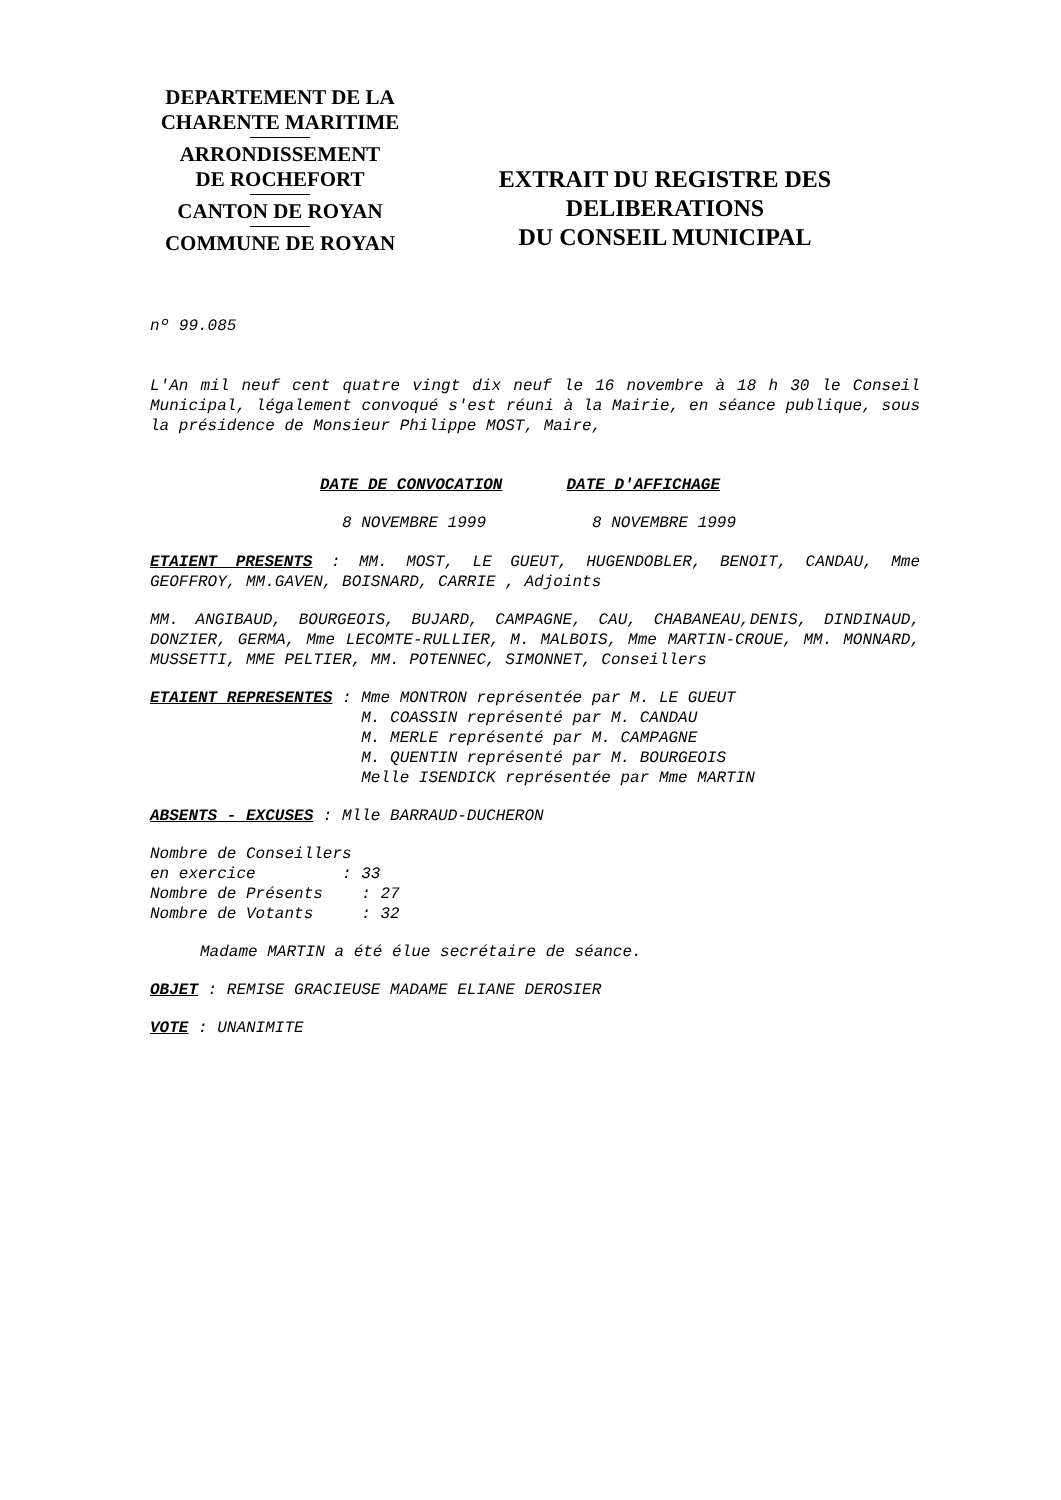DEPARTEMENT DE LA
CHARENTE MARITIME
ARRONDISSEMENT
DE ROCHEFORT
CANTON DE ROYAN
COMMUNE DE ROYAN
EXTRAIT DU REGISTRE DES
DELIBERATIONS
DU CONSEIL MUNICIPAL
nº 99.085
L'An mil neuf cent quatre vingt dix neuf le 16 novembre à 18 h 30 le Conseil Municipal, légalement convoqué s'est réuni à la Mairie, en séance publique, sous la présidence de Monsieur Philippe MOST, Maire,
DATE DE CONVOCATION DATE D'AFFICHAGE
8 NOVEMBRE 1999 8 NOVEMBRE 1999
ETAIENT PRESENTS : MM. MOST, LE GUEUT, HUGENDOBLER, BENOIT, CANDAU, Mme GEOFFROY, MM.GAVEN, BOISNARD, CARRIE , Adjoints
MM. ANGIBAUD, BOURGEOIS, BUJARD, CAMPAGNE, CAU, CHABANEAU,DENIS, DINDINAUD, DONZIER, GERMA, Mme LECOMTE-RULLIER, M. MALBOIS, Mme MARTIN-CROUE, MM. MONNARD, MUSSETTI, MME PELTIER, MM. POTENNEC, SIMONNET, Conseillers
ETAIENT REPRESENTES : Mme MONTRON représentée par M. LE GUEUT
                      M. COASSIN représenté par M. CANDAU
                      M. MERLE représenté par M. CAMPAGNE
                      M. QUENTIN représenté par M. BOURGEOIS
                      Melle ISENDICK représentée par Mme MARTIN
ABSENTS - EXCUSES : Mlle BARRAUD-DUCHERON
Nombre de Conseillers
en exercice         : 33
Nombre de Présents    : 27
Nombre de Votants     : 32
Madame MARTIN a été élue secrétaire de séance.
OBJET : REMISE GRACIEUSE MADAME ELIANE DEROSIER
VOTE : UNANIMITE